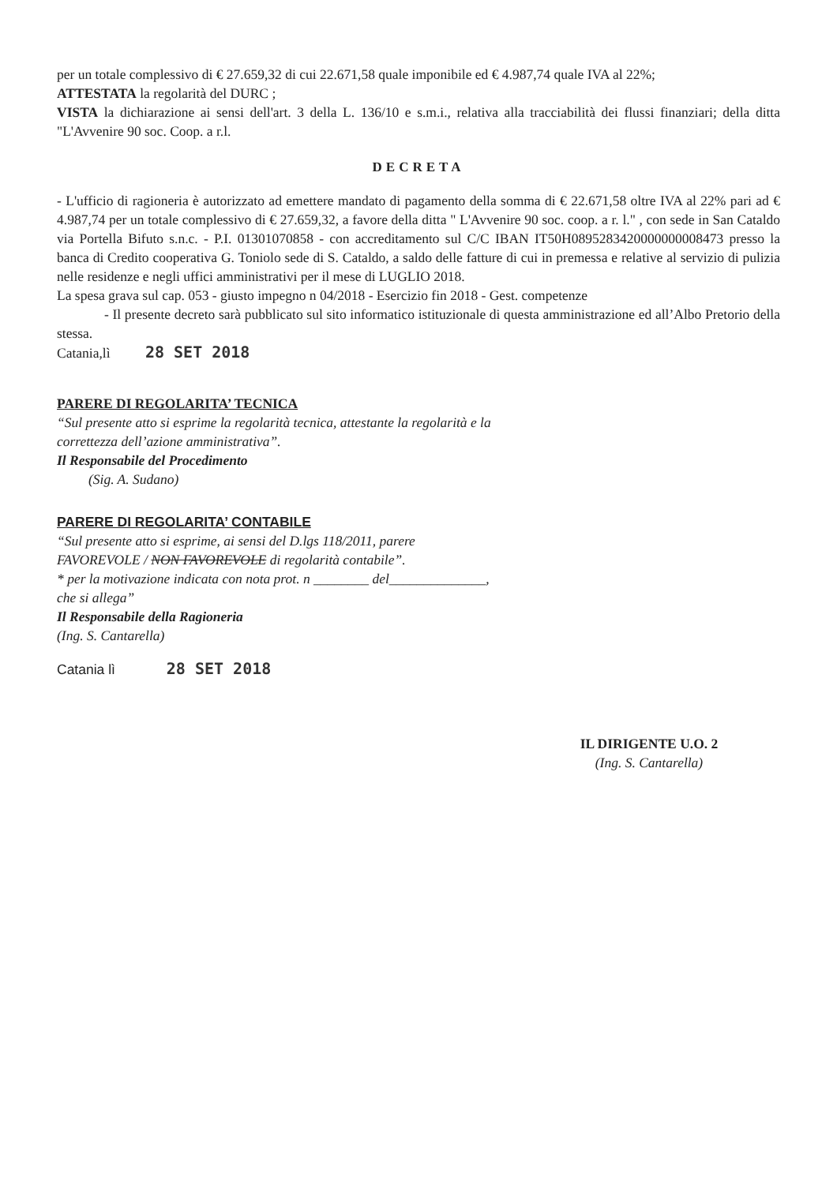per un totale complessivo di € 27.659,32 di cui 22.671,58 quale imponibile ed € 4.987,74 quale IVA al 22%;
ATTESTATA la regolarità del DURC ;
VISTA la dichiarazione ai sensi dell'art. 3 della L. 136/10 e s.m.i., relativa alla tracciabilità dei flussi finanziari; della ditta "L'Avvenire 90 soc. Coop. a r.l.
DECRETA
- L'ufficio di ragioneria è autorizzato ad emettere mandato di pagamento della somma di € 22.671,58 oltre IVA al 22% pari ad € 4.987,74 per un totale complessivo di € 27.659,32, a favore della ditta " L'Avvenire 90 soc. coop. a r. l." , con sede in San Cataldo via Portella Bifuto s.n.c. - P.I. 01301070858 - con accreditamento sul C/C IBAN IT50H0895283420000000008473 presso la banca di Credito cooperativa G. Toniolo sede di S. Cataldo, a saldo delle fatture di cui in premessa e relative al servizio di pulizia nelle residenze e negli uffici amministrativi per il mese di LUGLIO 2018.
La spesa grava sul cap. 053 - giusto impegno n 04/2018 - Esercizio fin 2018 - Gest. competenze
- Il presente decreto sarà pubblicato sul sito informatico istituzionale di questa amministrazione ed all’Albo Pretorio della stessa.
Catania,lì 28 SET 2018
PARERE DI REGOLARITA’ TECNICA
“Sul presente atto si esprime la regolarità tecnica, attestante la regolarità e la correttezza dell’azione amministrativa”.
Il Responsabile del Procedimento
(Sig. A. Sudano)
PARERE DI REGOLARITA’ CONTABILE
“Sul presente atto si esprime, ai sensi del D.lgs 118/2011, parere FAVOREVOLE / NON FAVOREVOLE di regolarità contabile”.
* per la motivazione indicata con nota prot. n ________ del______________, che si allega”
Il Responsabile della Ragioneria
(Ing. S. Cantarella)
Catania lì 28 SET 2018
IL DIRIGENTE U.O. 2
(Ing. S. Cantarella)